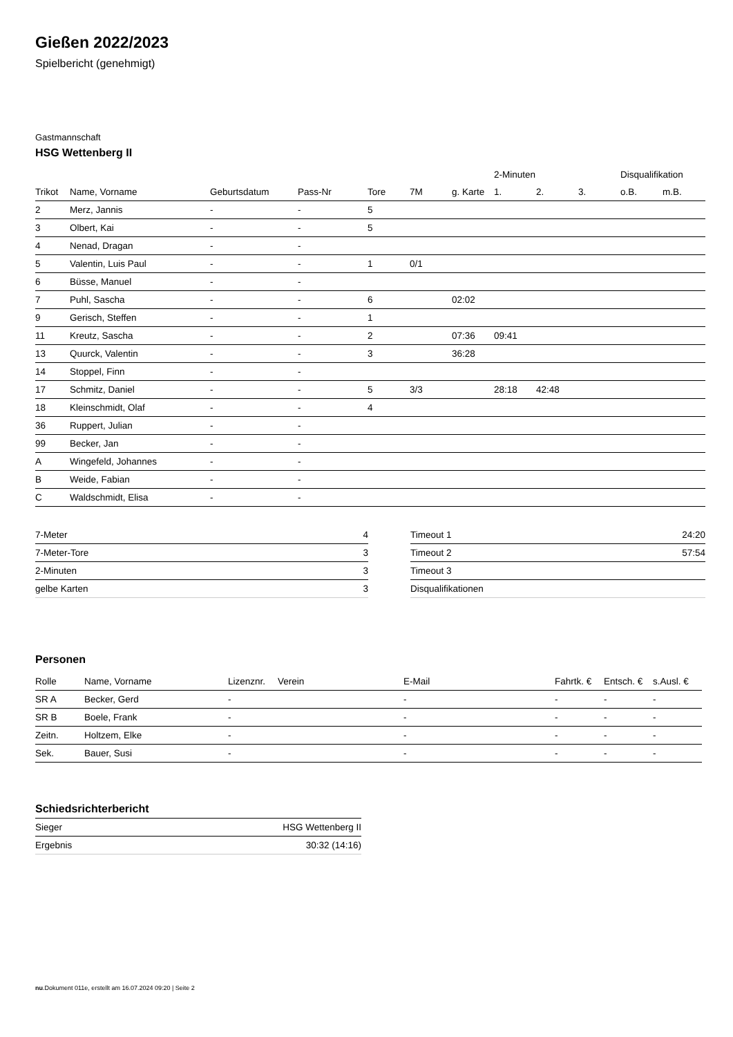Gießen 2022/2023
Spielbericht (genehmigt)
Gastmannschaft
HSG Wettenberg II
| | | | | | | | 2-Minuten | | | Disqualifikation | |
| --- | --- | --- | --- | --- | --- | --- | --- | --- | --- | --- | --- |
| Trikot | Name, Vorname | Geburtsdatum | Pass-Nr | Tore | 7M | g. Karte | 1. | 2. | 3. | o.B. | m.B. |
| 2 | Merz, Jannis | - | - | 5 | | | | | | | |
| 3 | Olbert, Kai | - | - | 5 | | | | | | | |
| 4 | Nenad, Dragan | - | - | | | | | | | | |
| 5 | Valentin, Luis Paul | - | - | 1 | 0/1 | | | | | | |
| 6 | Büsse, Manuel | - | - | | | | | | | | |
| 7 | Puhl, Sascha | - | - | 6 | | 02:02 | | | | | |
| 9 | Gerisch, Steffen | - | - | 1 | | | | | | | |
| 11 | Kreutz, Sascha | - | - | 2 | | 07:36 | 09:41 | | | | |
| 13 | Quurck, Valentin | - | - | 3 | | 36:28 | | | | | |
| 14 | Stoppel, Finn | - | - | | | | | | | | |
| 17 | Schmitz, Daniel | - | - | 5 | 3/3 | | 28:18 | 42:48 | | | |
| 18 | Kleinschmidt, Olaf | - | - | 4 | | | | | | | |
| 36 | Ruppert, Julian | - | - | | | | | | | | |
| 99 | Becker, Jan | - | - | | | | | | | | |
| A | Wingefeld, Johannes | - | - | | | | | | | | |
| B | Weide, Fabian | - | - | | | | | | | | |
| C | Waldschmidt, Elisa | - | - | | | | | | | | |
| 7-Meter | 4 |
| 7-Meter-Tore | 3 |
| 2-Minuten | 3 |
| gelbe Karten | 3 |
| Timeout 1 | 24:20 |
| Timeout 2 | 57:54 |
| Timeout 3 | |
| Disqualifikationen | |
Personen
| Rolle | Name, Vorname | Lizenznr. | Verein | E-Mail | Fahrtk. € | Entsch. € | s.Ausl. € |
| --- | --- | --- | --- | --- | --- | --- | --- |
| SR A | Becker, Gerd | - | | - | - | - | - |
| SR B | Boele, Frank | - | | - | - | - | - |
| Zeitn. | Holtzem, Elke | - | | - | - | - | - |
| Sek. | Bauer, Susi | - | | - | - | - | - |
Schiedsrichterbericht
| Sieger | HSG Wettenberg II |
| Ergebnis | 30:32 (14:16) |
nu.Dokument 011e, erstellt am 16.07.2024 09:20 | Seite 2